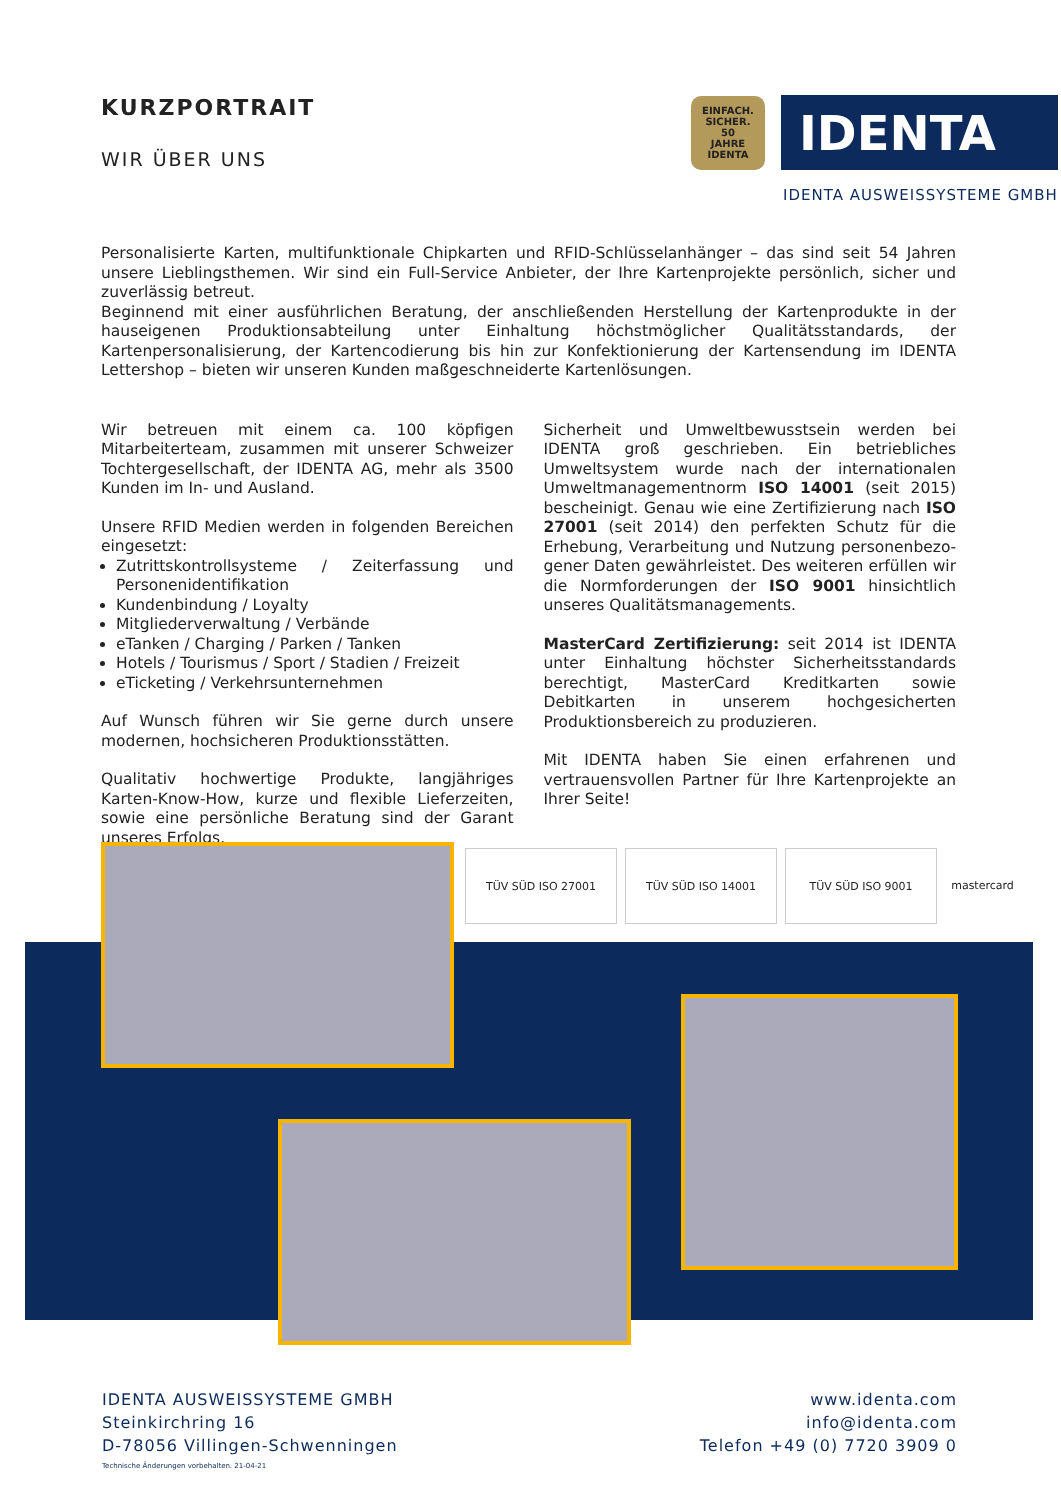KURZPORTRAIT
WIR ÜBER UNS
EINFACH. SICHER.
50
JAHRE
IDENTA
IDENTA
IDENTA AUSWEISSYSTEME GMBH
Personalisierte Karten, multifunktionale Chipkarten und RFID-Schlüsselanhänger – das sind seit 54 Jahren unsere Lieblings­themen. Wir sind ein Full-Service Anbieter, der Ihre Kartenprojekte persönlich, sicher und zuverlässig betreut.
Beginnend mit einer ausführlichen Beratung, der anschließenden Herstellung der Kartenprodukte in der hauseigenen Pro­duktionsabteilung unter Einhaltung höchstmöglicher Qualitätsstandards, der Kartenpersonalisierung, der Kartencodierung bis hin zur Konfektionierung der Kartensendung im IDENTA Lettershop – bieten wir unseren Kunden maßgeschneiderte Kartenlösungen.
Wir betreuen mit einem ca. 100 köpfigen Mitarbeiterteam, zusammen mit unserer Schweizer Tochtergesellschaft, der IDENTA AG, mehr als 3500 Kunden im In- und Ausland.
Unsere RFID Medien werden in folgenden Bereichen eingesetzt:
Zutrittskontrollsysteme / Zeiterfassung und Personenidentifikation
Kundenbindung / Loyalty
Mitgliederverwaltung / Verbände
eTanken / Charging / Parken / Tanken
Hotels / Tourismus / Sport / Stadien / Freizeit
eTicketing / Verkehrsunternehmen
Auf Wunsch führen wir Sie gerne durch unsere modernen, hochsicheren Produktionsstätten.
Qualitativ hochwertige Produkte, langjähriges Karten-Know-How, kurze und flexible Lieferzeiten, sowie eine persönliche Beratung sind der Garant unseres Erfolgs.
Sicherheit und Umweltbewusstsein werden bei IDENTA groß geschrieben. Ein betriebliches Umweltsystem wurde nach der internationalen Umweltmanagementnorm ISO 14001 (seit 2015) bescheinigt. Genau wie eine Zertifizie­rung nach ISO 27001 (seit 2014) den perfekten Schutz für die Erhebung, Verarbeitung und Nutzung personenbezo­gener Daten gewährleistet. Des weiteren erfüllen wir die Normforderungen der ISO 9001 hinsichtlich unseres Quali­tätsmanagements.
MasterCard Zertifizierung: seit 2014 ist IDENTA un­ter Einhaltung höchster Sicherheitsstandards berechtigt, MasterCard Kreditkarten sowie Debitkarten in unserem hochgesicherten Produktionsbereich zu produzieren.
Mit IDENTA haben Sie einen erfahrenen und vertrauensvol­len Partner für Ihre Kartenprojekte an Ihrer Seite!
TÜV SÜD ISO 27001 TÜV SÜD ISO 14001 TÜV SÜD ISO 9001 mastercard
IDENTA AUSWEISSYSTEME GMBH
Steinkirchring 16
D-78056 Villingen-Schwenningen
www.identa.com
info@identa.com
Telefon +49 (0) 7720 3909 0
Technische Änderungen vorbehalten. 21-04-21